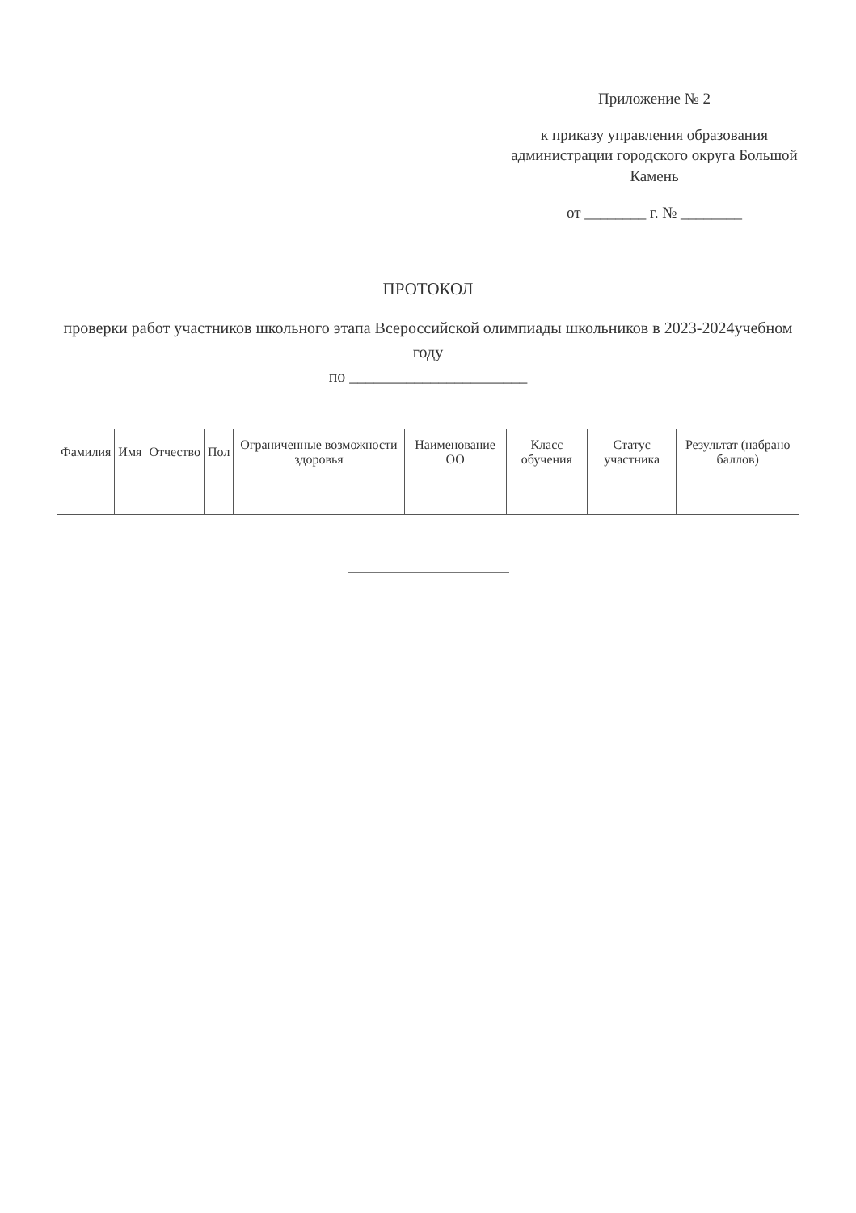Приложение № 2
к приказу управления образования администрации городского округа Большой Камень
от ________ г. № ________
ПРОТОКОЛ
проверки работ участников школьного этапа Всероссийской олимпиады школьников в 2023-2024учебном году
по ______________________
| Фамилия | Имя | Отчество | Пол | Ограниченные возможности здоровья | Наименование ОО | Класс обучения | Статус участника | Результат (набрано баллов) |
| --- | --- | --- | --- | --- | --- | --- | --- | --- |